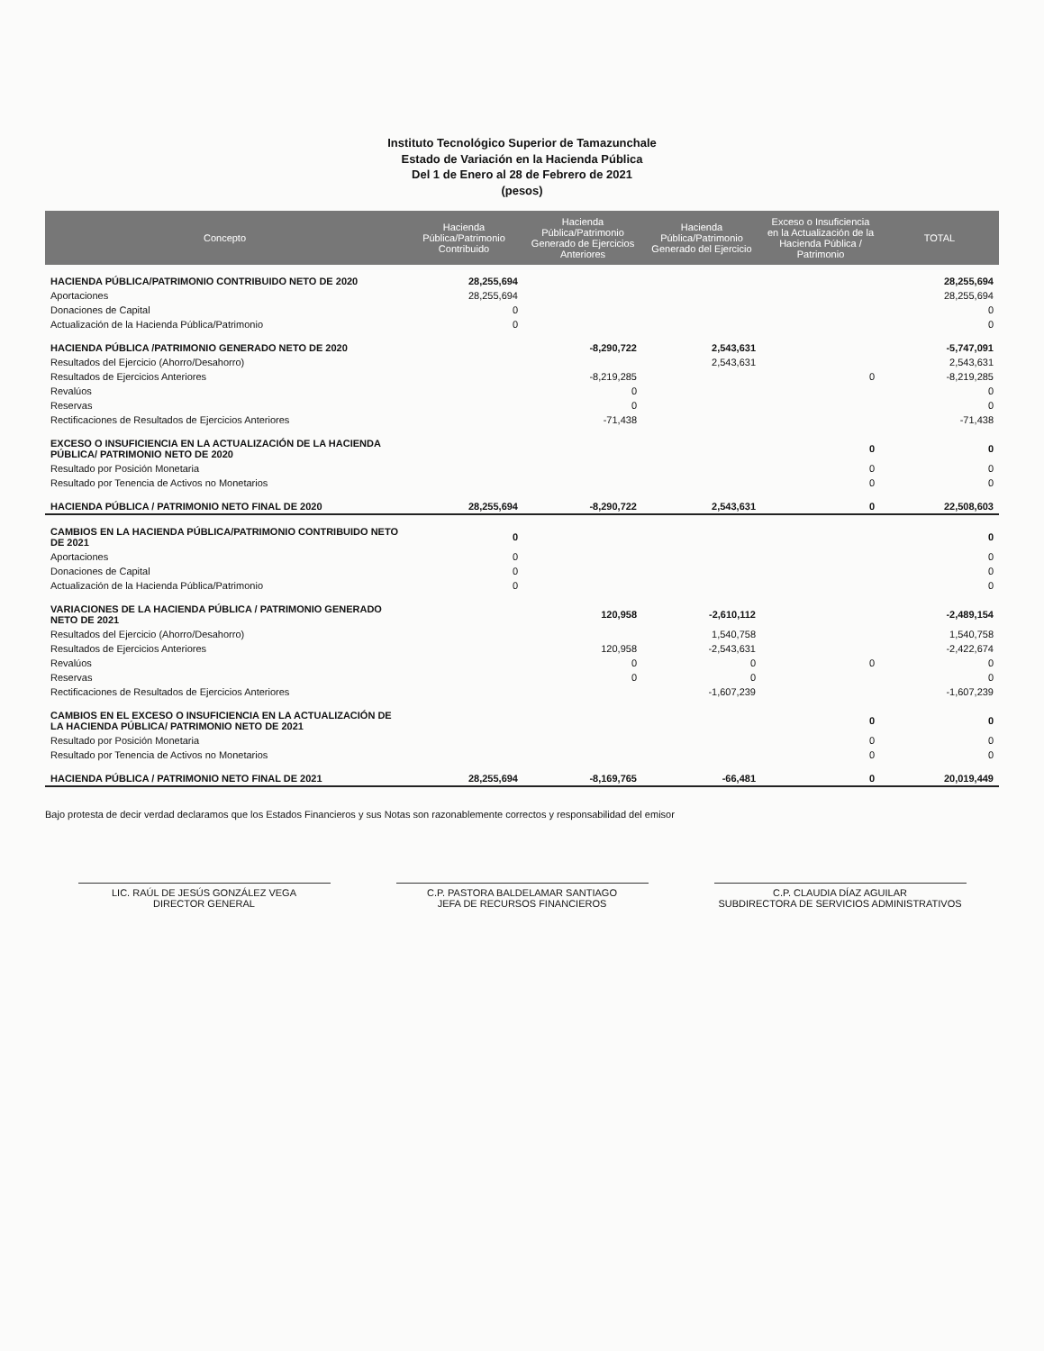Instituto Tecnológico Superior de Tamazunchale
Estado de Variación en la Hacienda Pública
Del 1 de Enero al 28 de Febrero de 2021
(pesos)
| Concepto | Hacienda Pública/Patrimonio Contribuido | Hacienda Pública/Patrimonio Generado de Ejercicios Anteriores | Hacienda Pública/Patrimonio Generado del Ejercicio | Exceso o Insuficiencia en la Actualización de la Hacienda Pública / Patrimonio | TOTAL |
| --- | --- | --- | --- | --- | --- |
| HACIENDA PÚBLICA/PATRIMONIO CONTRIBUIDO NETO DE 2020 | 28,255,694 | | | | 28,255,694 |
| Aportaciones | 28,255,694 | | | | 28,255,694 |
| Donaciones de Capital | 0 | | | | 0 |
| Actualización de la Hacienda Pública/Patrimonio | 0 | | | | 0 |
| HACIENDA PÚBLICA /PATRIMONIO GENERADO NETO DE 2020 | | -8,290,722 | 2,543,631 | | -5,747,091 |
| Resultados del Ejercicio (Ahorro/Desahorro) | | | 2,543,631 | | 2,543,631 |
| Resultados de Ejercicios Anteriores | | -8,219,285 | | 0 | -8,219,285 |
| Revalúos | | 0 | | | 0 |
| Reservas | | 0 | | | 0 |
| Rectificaciones de Resultados de Ejercicios Anteriores | | -71,438 | | | -71,438 |
| EXCESO O INSUFICIENCIA EN LA ACTUALIZACIÓN DE LA HACIENDA PÚBLICA/ PATRIMONIO NETO DE 2020 | | | | 0 | 0 |
| Resultado por Posición Monetaria | | | | 0 | 0 |
| Resultado por Tenencia de Activos no Monetarios | | | | 0 | 0 |
| HACIENDA PÚBLICA / PATRIMONIO NETO FINAL DE 2020 | 28,255,694 | -8,290,722 | 2,543,631 | 0 | 22,508,603 |
| CAMBIOS EN LA HACIENDA PÚBLICA/PATRIMONIO CONTRIBUIDO NETO DE 2021 | 0 | | | | 0 |
| Aportaciones | 0 | | | | 0 |
| Donaciones de Capital | 0 | | | | 0 |
| Actualización de la Hacienda Pública/Patrimonio | 0 | | | | 0 |
| VARIACIONES DE LA HACIENDA PÚBLICA / PATRIMONIO GENERADO NETO DE 2021 | | 120,958 | -2,610,112 | | -2,489,154 |
| Resultados del Ejercicio (Ahorro/Desahorro) | | | 1,540,758 | | 1,540,758 |
| Resultados de Ejercicios Anteriores | | 120,958 | -2,543,631 | | -2,422,674 |
| Revalúos | | 0 | 0 | 0 | 0 |
| Reservas | | 0 | 0 | | 0 |
| Rectificaciones de Resultados de Ejercicios Anteriores | | | -1,607,239 | | -1,607,239 |
| CAMBIOS EN EL EXCESO O INSUFICIENCIA EN LA ACTUALIZACIÓN DE LA HACIENDA PÚBLICA/ PATRIMONIO NETO DE 2021 | | | | 0 | 0 |
| Resultado por Posición Monetaria | | | | 0 | 0 |
| Resultado por Tenencia de Activos no Monetarios | | | | 0 | 0 |
| HACIENDA PÚBLICA / PATRIMONIO NETO FINAL DE 2021 | 28,255,694 | -8,169,765 | -66,481 | 0 | 20,019,449 |
Bajo protesta de decir verdad declaramos que los Estados Financieros y sus Notas son razonablemente correctos y responsabilidad del emisor
LIC. RAÚL DE JESÚS GONZÁLEZ VEGA
DIRECTOR GENERAL
C.P. PASTORA BALDELAMAR SANTIAGO
JEFA DE RECURSOS FINANCIEROS
C.P. CLAUDIA DÍAZ AGUILAR
SUBDIRECTORA DE SERVICIOS ADMINISTRATIVOS